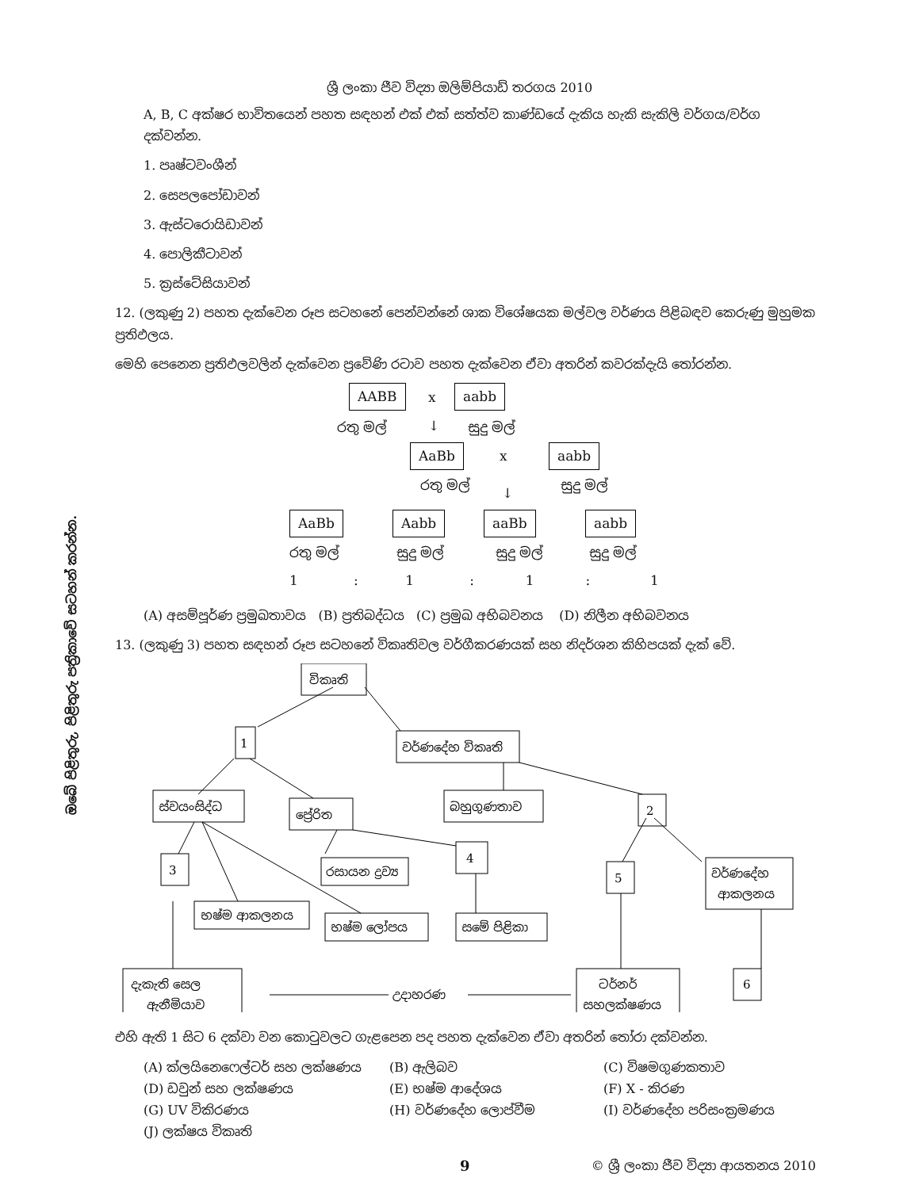ඔබේ පිළිතුරු, පිළිතුරු පත්‍රිකාවේ සටහන් කරන්න.
ශ්‍රී ලංකා ජීව විද්‍යා ඔලිම්පියාඩ් තරගය 2010
A, B, C අක්ෂර භාවිතයෙන් පහත සඳහන් එක් එක් සත්ත්ව කාණ්ඩයේ දැකිය හැකි සැකිලි වර්ගය/වර්ග දක්වන්න.
1. පෘෂ්ටවංශීන්
2. සෙපලපෝඩාවන්
3. ඇස්ටරොයිඩාවන්
4. පොලිකීටාවන්
5. ක්‍රස්ටේසියාවන්
12. (ලකුණු 2) පහත දැක්වෙන රූප සටහනේ පෙන්වන්නේ ශාක විශේෂයක මල්වල වර්ණය පිළිබඳව කෙරුණු මුහුමක ප්‍රතිඵලය.
මෙහි පෙනෙන ප්‍රතිඵලවලින් දැක්වෙන ප්‍රවේණි රටාව පහත දැක්වෙන ඒවා අතරින් කවරක්දැයි තෝරන්න.
AABB x aabb
රතු මල් ↓ සුදු මල්
AaBb x aabb
රතු මල් ↓ සුදු මල්
AaBb Aabb aaBb aabb
රතු මල් සුදු මල් සුදු මල් සුදු මල්
1 : 1 : 1 : 1
(A) අසම්පූර්ණ ප්‍රමුඛතාවය (B) ප්‍රතිබද්ධය (C) ප්‍රමුඛ අභිබවනය (D) නිලීන අභිබවනය
13. (ලකුණු 3) පහත සඳහන් රූප සටහනේ විකෘතිවල වර්ගීකරණයක් සහ නිදර්ශන කිහිපයක් දැක් වේ.
විකෘති
1
වර්ණදේහ විකෘති
ස්වයංසිද්ධ
ප්‍රේරිත
බහුගුණතාව
2
3
රසායන ද්‍රව්‍ය
4
5
වර්ණදේහ
ආකලනය
භෂ්ම ආකලනය
භෂ්ම ලෝපය
සමේ පිළිකා
දැකැති සෙල
ඇනීමියාව
උදාහරණ
ටර්නර්
සහලක්ෂණය
6
එහි ඇති 1 සිට 6 දක්වා වන කොටුවලට ගැළපෙන පද පහත දැක්වෙන ඒවා අතරින් තෝරා දක්වන්න.
(A) ක්ලයිනෙෆෙල්ටර් සහ ලක්ෂණය
(B) ඇලිබව
(C) විෂමගුණකතාව
(D) ඩවුන් සහ ලක්ෂණය
(E) භෂ්ම ආදේශය
(F) X - කිරණ
(G) UV විකිරණය
(H) වර්ණදේහ ලොප්වීම
(I) වර්ණදේහ පරිසංක්‍රමණය
(J) ලක්ෂය විකෘති
9 © ශ්‍රී ලංකා ජීව විද්‍යා ආයතනය 2010